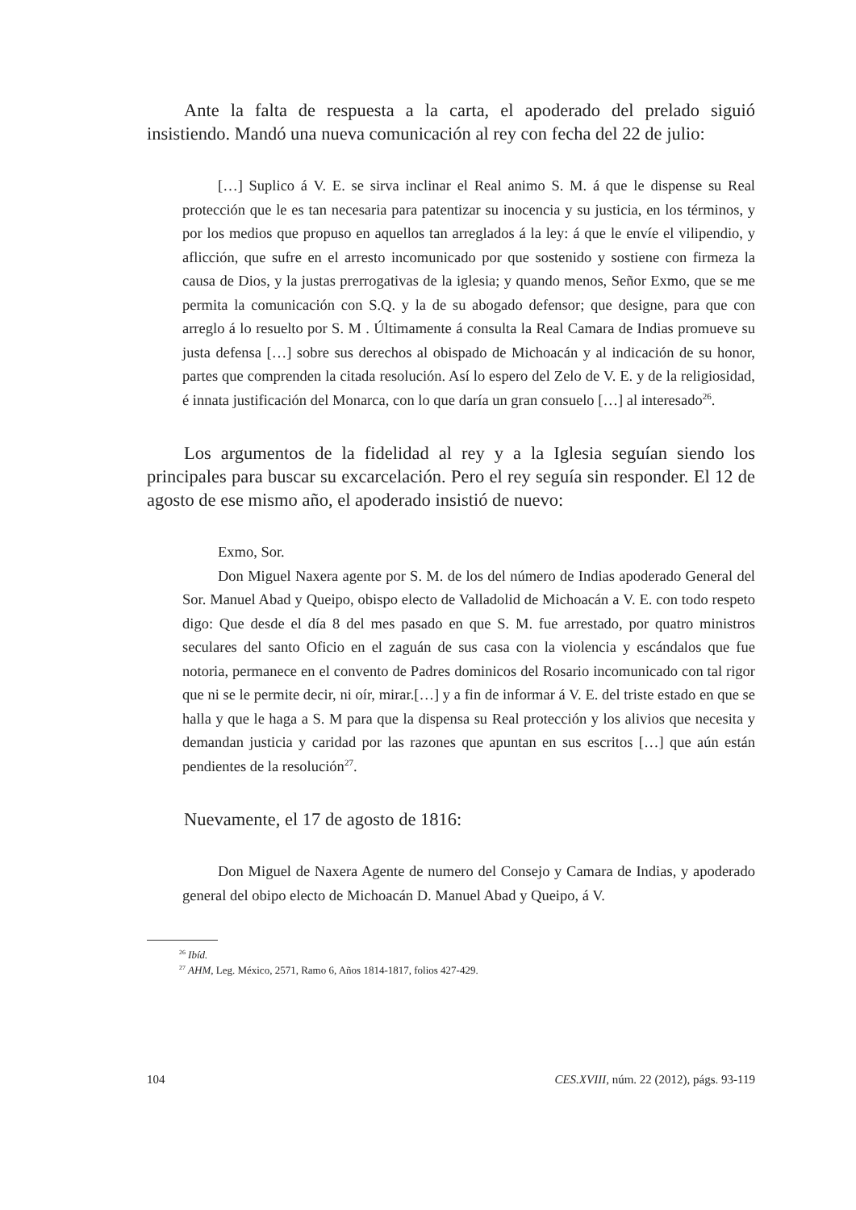Ante la falta de respuesta a la carta, el apoderado del prelado siguió insistiendo. Mandó una nueva comunicación al rey con fecha del 22 de julio:
[…] Suplico á V. E. se sirva inclinar el Real animo S. M. á que le dispense su Real protección que le es tan necesaria para patentizar su inocencia y su justicia, en los términos, y por los medios que propuso en aquellos tan arreglados á la ley: á que le envíe el vilipendio, y aflicción, que sufre en el arresto incomunicado por que sostenido y sostiene con firmeza la causa de Dios, y la justas prerrogativas de la iglesia; y quando menos, Señor Exmo, que se me permita la comunicación con S.Q. y la de su abogado defensor; que designe, para que con arreglo á lo resuelto por S. M . Últimamente á consulta la Real Camara de Indias promueve su justa defensa […] sobre sus derechos al obispado de Michoacán y al indicación de su honor, partes que comprenden la citada resolución. Así lo espero del Zelo de V. E. y de la religiosidad, é innata justificación del Monarca, con lo que daría un gran consuelo […] al interesado<sup>26</sup>.
Los argumentos de la fidelidad al rey y a la Iglesia seguían siendo los principales para buscar su excarcelación. Pero el rey seguía sin responder. El 12 de agosto de ese mismo año, el apoderado insistió de nuevo:
Exmo, Sor.
Don Miguel Naxera agente por S. M. de los del número de Indias apoderado General del Sor. Manuel Abad y Queipo, obispo electo de Valladolid de Michoacán a V. E. con todo respeto digo: Que desde el día 8 del mes pasado en que S. M. fue arrestado, por quatro ministros seculares del santo Oficio en el zaguán de sus casa con la violencia y escándalos que fue notoria, permanece en el convento de Padres dominicos del Rosario incomunicado con tal rigor que ni se le permite decir, ni oír, mirar.[…] y a fin de informar á V. E. del triste estado en que se halla y que le haga a S. M para que la dispensa su Real protección y los alivios que necesita y demandan justicia y caridad por las razones que apuntan en sus escritos […] que aún están pendientes de la resolución<sup>27</sup>.
Nuevamente, el 17 de agosto de 1816:
Don Miguel de Naxera Agente de numero del Consejo y Camara de Indias, y apoderado general del obipo electo de Michoacán D. Manuel Abad y Queipo, á V.
<sup>26</sup> Ibíd.
<sup>27</sup> AHM, Leg. México, 2571, Ramo 6, Años 1814-1817, folios 427-429.
104 CES.XVIII, núm. 22 (2012), págs. 93-119